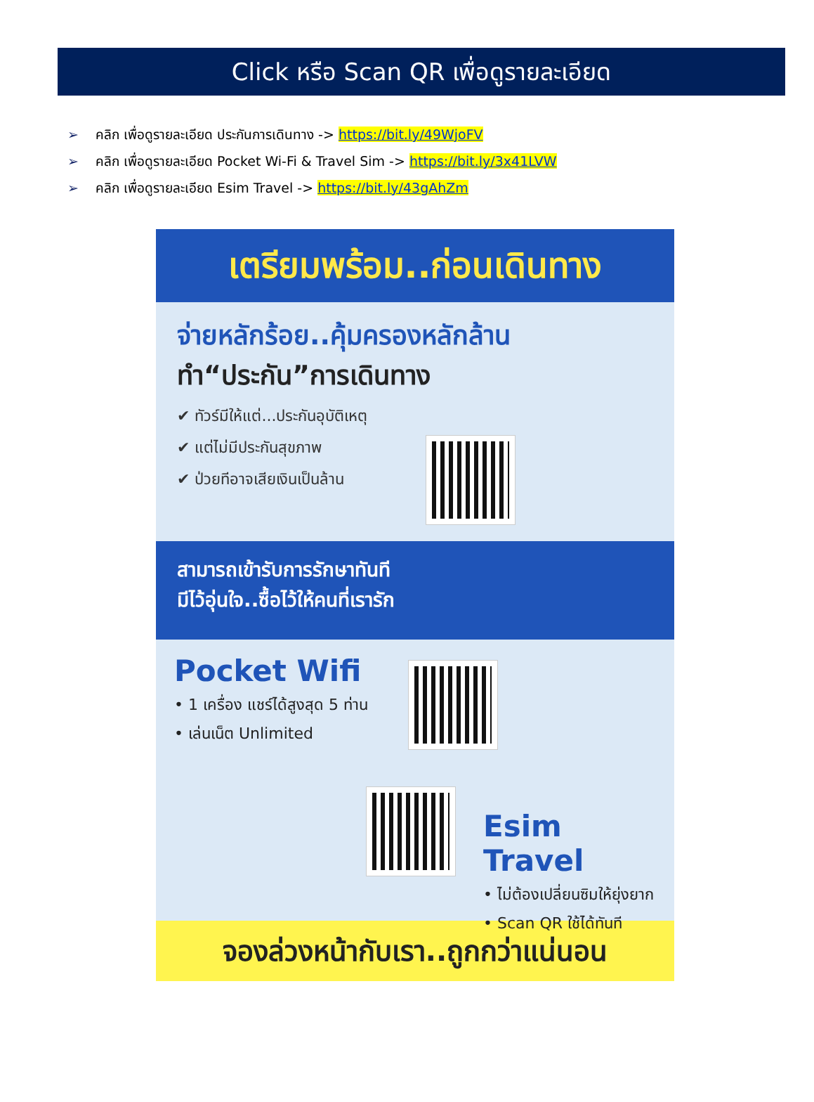Click หรือ Scan QR เพื่อดูรายละเอียด
➢ คลิก เพื่อดูรายละเอียด ประกันการเดินทาง -> https://bit.ly/49WjoFV
➢ คลิก เพื่อดูรายละเอียด Pocket Wi-Fi & Travel Sim -> https://bit.ly/3x41LVW
➢ คลิก เพื่อดูรายละเอียด Esim Travel -> https://bit.ly/43gAhZm
เตรียมพร้อม..ก่อนเดินทาง
จ่ายหลักร้อย..คุ้มครองหลักล้าน
ทำ“ประกัน”การเดินทาง
✔ ทัวร์มีให้แต่...ประกันอุบัติเหตุ
✔ แต่ไม่มีประกันสุขภาพ
✔ ป่วยทีอาจเสียเงินเป็นล้าน
สามารถเข้ารับการรักษาทันที
มีไว้อุ่นใจ..ซื้อไว้ให้คนที่เรารัก
Pocket Wifi
• 1 เครื่อง แชร์ได้สูงสุด 5 ท่าน
• เล่นเน็ต Unlimited
Esim Travel
• ไม่ต้องเปลี่ยนซิมให้ยุ่งยาก
• Scan QR ใช้ได้ทันที
จองล่วงหน้ากับเรา..ถูกกว่าแน่นอน